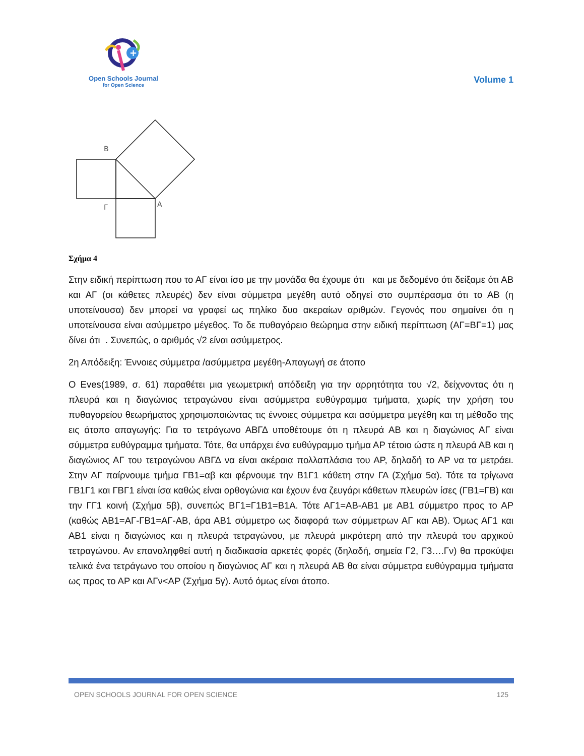+
Open Schools Journal
for Open Science
Volume 1
B
Γ
A
Σχήμα 4
Στην ειδική περίπτωση που το ΑΓ είναι ίσο με την μονάδα θα έχουμε ότι και με δεδομένο ότι δείξαμε ότι ΑΒ και ΑΓ (οι κάθετες πλευρές) δεν είναι σύμμετρα μεγέθη αυτό οδηγεί στο συμπέρασμα ότι το ΑΒ (η υποτείνουσα) δεν μπορεί να γραφεί ως πηλίκο δυο ακεραίων αριθμών. Γεγονός που σημαίνει ότι η υποτείνουσα είναι ασύμμετρο μέγεθος. Το δε πυθαγόρειο θεώρημα στην ειδική περίπτωση (ΑΓ=ΒΓ=1) μας δίνει ότι . Συνεπώς, ο αριθμός √2 είναι ασύμμετρος.
2η Απόδειξη: Έννοιες σύμμετρα /ασύμμετρα μεγέθη-Απαγωγή σε άτοπο
Ο Eves(1989, σ. 61) παραθέτει μια γεωμετρική απόδειξη για την αρρητότητα του √2, δείχνοντας ότι η πλευρά και η διαγώνιος τετραγώνου είναι ασύμμετρα ευθύγραμμα τμήματα, χωρίς την χρήση του πυθαγορείου θεωρήματος χρησιμοποιώντας τις έννοιες σύμμετρα και ασύμμετρα μεγέθη και τη μέθοδο της εις άτοπο απαγωγής: Για το τετράγωνο ΑΒΓΔ υποθέτουμε ότι η πλευρά ΑΒ και η διαγώνιος ΑΓ είναι σύμμετρα ευθύγραμμα τμήματα. Τότε, θα υπάρχει ένα ευθύγραμμο τμήμα ΑΡ τέτοιο ώστε η πλευρά ΑΒ και η διαγώνιος ΑΓ του τετραγώνου ΑΒΓΔ να είναι ακέραια πολλαπλάσια του ΑΡ, δηλαδή το ΑΡ να τα μετράει. Στην ΑΓ παίρνουμε τμήμα ΓΒ1=αβ και φέρνουμε την Β1Γ1 κάθετη στην ΓΑ (Σχήμα 5α). Τότε τα τρίγωνα ΓΒ1Γ1 και ΓΒΓ1 είναι ίσα καθώς είναι ορθογώνια και έχουν ένα ζευγάρι κάθετων πλευρών ίσες (ΓΒ1=ΓΒ) και την ΓΓ1 κοινή (Σχήμα 5β), συνεπώς ΒΓ1=Γ1Β1=Β1Α. Τότε ΑΓ1=ΑΒ-ΑΒ1 με ΑΒ1 σύμμετρο προς το ΑΡ (καθώς ΑΒ1=ΑΓ-ΓΒ1=ΑΓ-ΑΒ, άρα ΑΒ1 σύμμετρο ως διαφορά των σύμμετρων ΑΓ και ΑΒ). Όμως ΑΓ1 και ΑΒ1 είναι η διαγώνιος και η πλευρά τετραγώνου, με πλευρά μικρότερη από την πλευρά του αρχικού τετραγώνου. Αν επαναληφθεί αυτή η διαδικασία αρκετές φορές (δηλαδή, σημεία Γ2, Γ3….Γν) θα προκύψει τελικά ένα τετράγωνο του οποίου η διαγώνιος ΑΓ και η πλευρά ΑΒ θα είναι σύμμετρα ευθύγραμμα τμήματα ως προς το ΑΡ και ΑΓν<ΑΡ (Σχήμα 5γ). Αυτό όμως είναι άτοπο.
OPEN SCHOOLS JOURNAL FOR OPEN SCIENCE 125